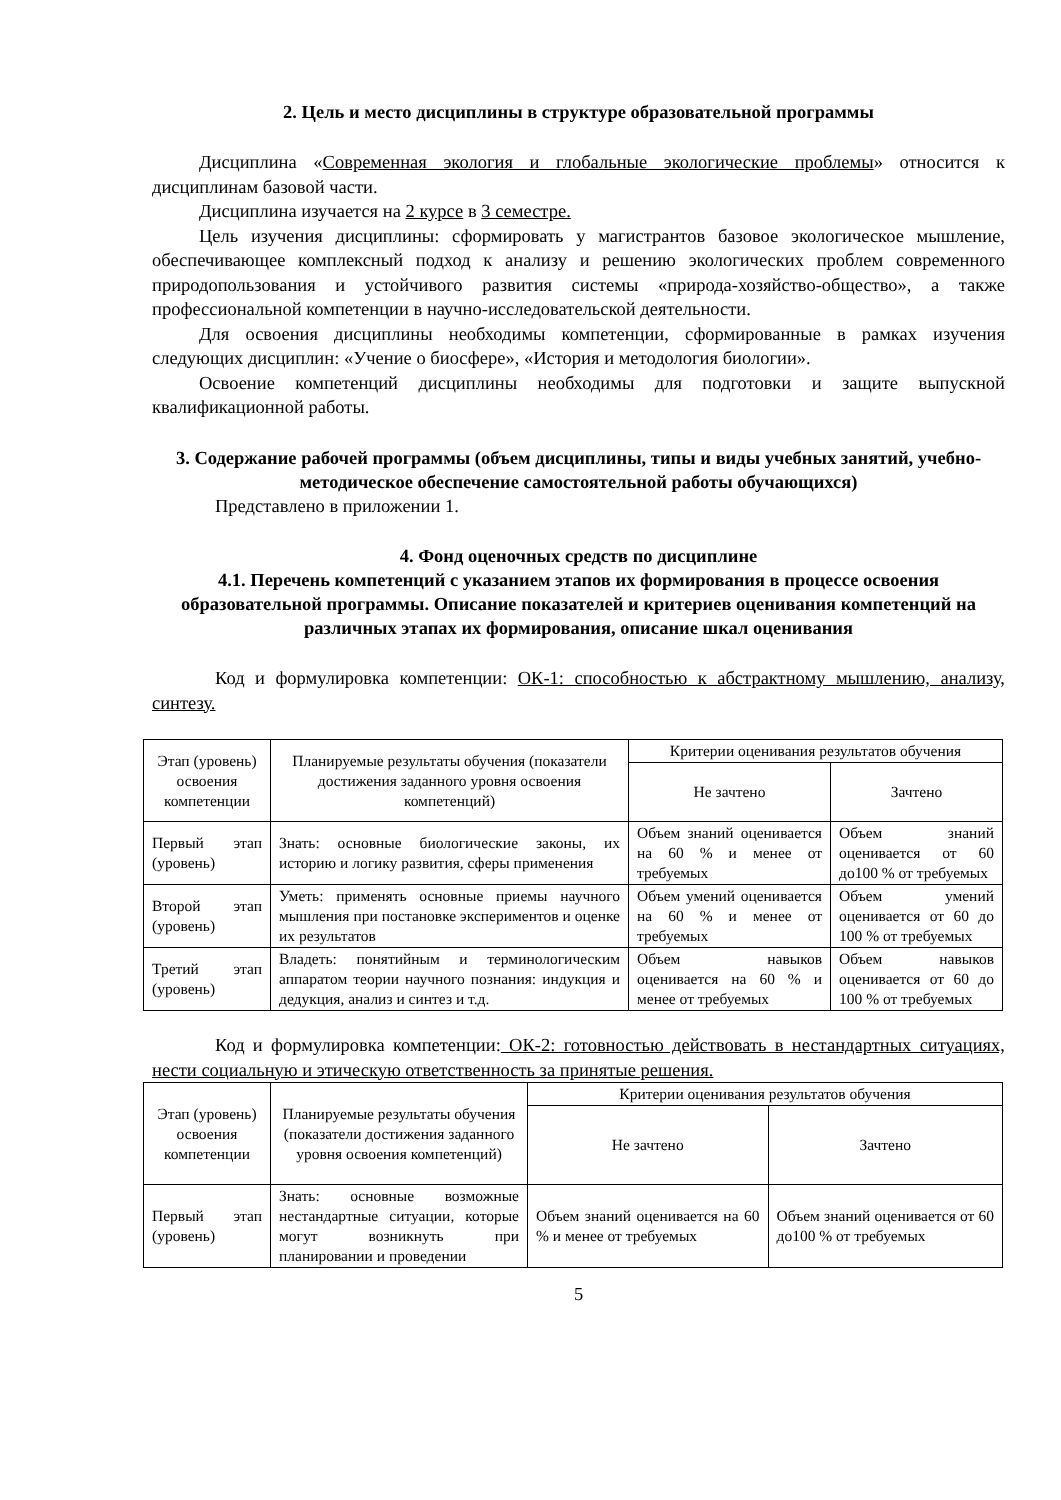2. Цель и место дисциплины в структуре образовательной программы
Дисциплина «Современная экология и глобальные экологические проблемы» относится к дисциплинам базовой части.
Дисциплина изучается на 2 курсе в 3 семестре.
Цель изучения дисциплины: сформировать у магистрантов базовое экологическое мышление, обеспечивающее комплексный подход к анализу и решению экологических проблем современного природопользования и устойчивого развития системы «природа-хозяйство-общество», а также профессиональной компетенции в научно-исследовательской деятельности.
Для освоения дисциплины необходимы компетенции, сформированные в рамках изучения следующих дисциплин: «Учение о биосфере», «История и методология биологии».
Освоение компетенций дисциплины необходимы для подготовки и защите выпускной квалификационной работы.
3. Содержание рабочей программы (объем дисциплины, типы и виды учебных занятий, учебно-методическое обеспечение самостоятельной работы обучающихся)
Представлено в приложении 1.
4. Фонд оценочных средств по дисциплине
4.1. Перечень компетенций с указанием этапов их формирования в процессе освоения образовательной программы. Описание показателей и критериев оценивания компетенций на различных этапах их формирования, описание шкал оценивания
Код и формулировка компетенции: ОК-1: способностью к абстрактному мышлению, анализу, синтезу.
| Этап (уровень) освоения компетенции | Планируемые результаты обучения (показатели достижения заданного уровня освоения компетенций) | Критерии оценивания результатов обучения | |
| --- | --- | --- | --- |
| | | Не зачтено | Зачтено |
| Первый этап (уровень) | Знать: основные биологические законы, их историю и логику развития, сферы применения | Объем знаний оценивается на 60 % и менее от требуемых | Объем знаний оценивается от 60 до100 % от требуемых |
| Второй этап (уровень) | Уметь: применять основные приемы научного мышления при постановке экспериментов и оценке их результатов | Объем умений оценивается на 60 % и менее от требуемых | Объем умений оценивается от 60 до 100 % от требуемых |
| Третий этап (уровень) | Владеть: понятийным и терминологическим аппаратом теории научного познания: индукция и дедукция, анализ и синтез и т.д. | Объем навыков оценивается на 60 % и менее от требуемых | Объем навыков оценивается от 60 до 100 % от требуемых |
Код и формулировка компетенции: ОК-2: готовностью действовать в нестандартных ситуациях, нести социальную и этическую ответственность за принятые решения.
| Этап (уровень) освоения компетенции | Планируемые результаты обучения (показатели достижения заданного уровня освоения компетенций) | Критерии оценивания результатов обучения | |
| --- | --- | --- | --- |
| | | Не зачтено | Зачтено |
| Первый этап (уровень) | Знать: основные возможные нестандартные ситуации, которые могут возникнуть при планировании и проведении | Объем знаний оценивается на 60 % и менее от требуемых | Объем знаний оценивается от 60 до100 % от требуемых |
5